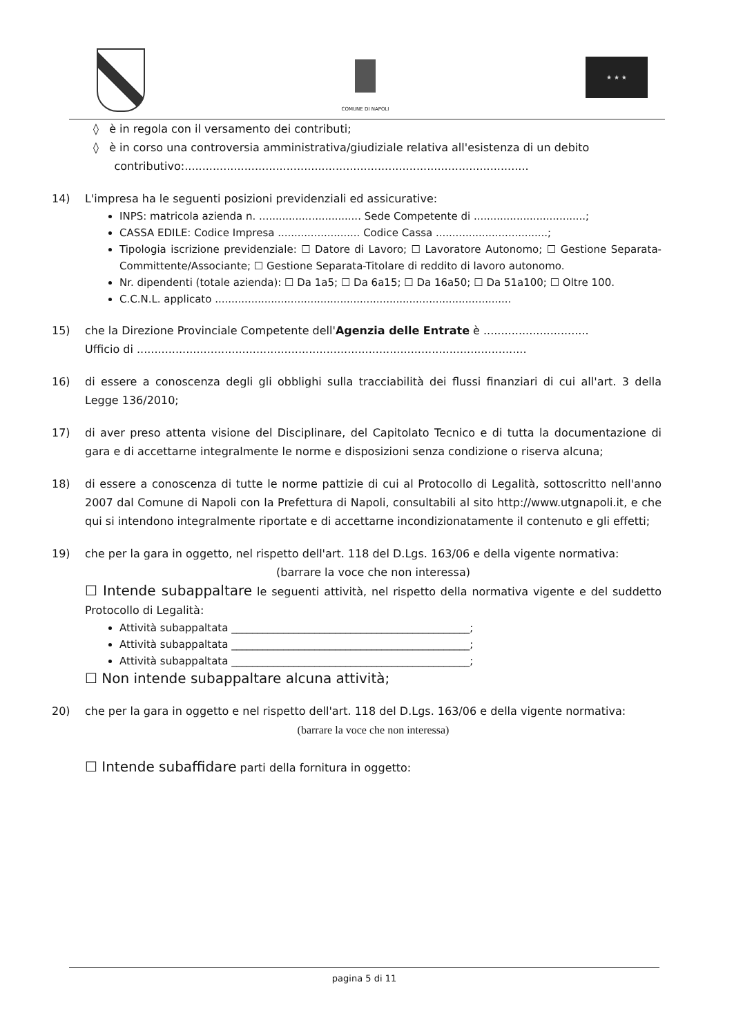COMUNE DI NAPOLI
★ ★ ★
◊ è in regola con il versamento dei contributi;
◊ è in corso una controversia amministrativa/giudiziale relativa all'esistenza di un debito
contributivo:..................................................................................................
14) L'impresa ha le seguenti posizioni previdenziali ed assicurative:
INPS: matricola azienda n. ............................... Sede Competente di ..................................;
CASSA EDILE: Codice Impresa ......................... Codice Cassa ..................................;
Tipologia iscrizione previdenziale: ☐ Datore di Lavoro; ☐ Lavoratore Autonomo; ☐ Gestione Separata-Committente/Associante; ☐ Gestione Separata-Titolare di reddito di lavoro autonomo.
Nr. dipendenti (totale azienda): ☐ Da 1a5; ☐ Da 6a15; ☐ Da 16a50; ☐ Da 51a100; ☐ Oltre 100.
C.C.N.L. applicato ..........................................................................................
15) che la Direzione Provinciale Competente dell'Agenzia delle Entrate è ..............................
Ufficio di ...............................................................................................................
16) di essere a conoscenza degli gli obblighi sulla tracciabilità dei flussi finanziari di cui all'art. 3 della Legge 136/2010;
17) di aver preso attenta visione del Disciplinare, del Capitolato Tecnico e di tutta la documentazione di gara e di accettarne integralmente le norme e disposizioni senza condizione o riserva alcuna;
18) di essere a conoscenza di tutte le norme pattizie di cui al Protocollo di Legalità, sottoscritto nell'anno 2007 dal Comune di Napoli con la Prefettura di Napoli, consultabili al sito http://www.utgnapoli.it, e che qui si intendono integralmente riportate e di accettarne incondizionatamente il contenuto e gli effetti;
19) che per la gara in oggetto, nel rispetto dell'art. 118 del D.Lgs. 163/06 e della vigente normativa:
(barrare la voce che non interessa)
☐ Intende subappaltare le seguenti attività, nel rispetto della normativa vigente e del suddetto Protocollo di Legalità:
Attività subappaltata ______________________________________________;
Attività subappaltata ______________________________________________;
Attività subappaltata ______________________________________________;
☐ Non intende subappaltare alcuna attività;
20) che per la gara in oggetto e nel rispetto dell'art. 118 del D.Lgs. 163/06 e della vigente normativa:
(barrare la voce che non interessa)
☐ Intende subaffidare parti della fornitura in oggetto:
pagina 5 di 11